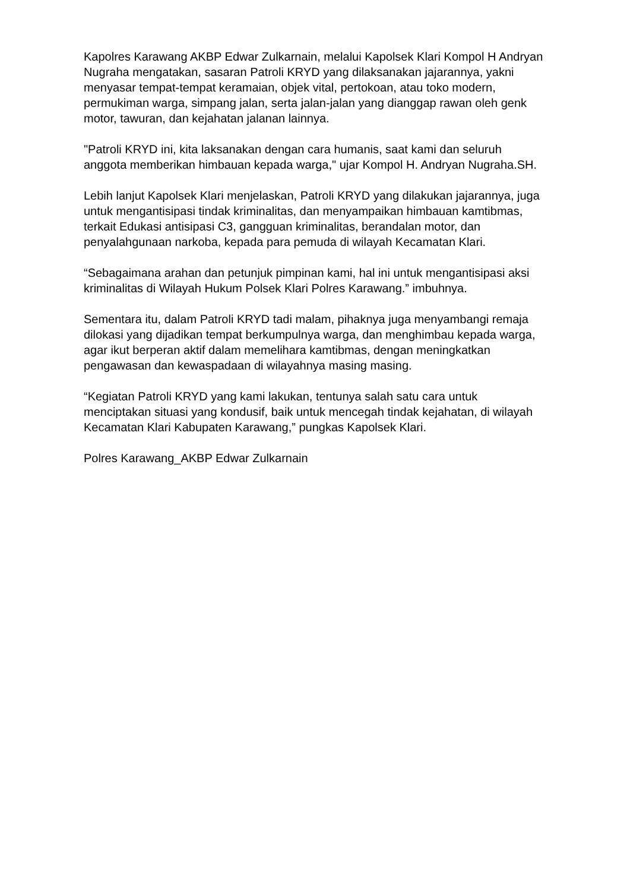Kapolres Karawang AKBP Edwar Zulkarnain, melalui Kapolsek Klari Kompol H Andryan Nugraha mengatakan, sasaran Patroli KRYD yang dilaksanakan jajarannya, yakni menyasar tempat-tempat keramaian, objek vital, pertokoan, atau toko modern, permukiman warga, simpang jalan, serta jalan-jalan yang dianggap rawan oleh genk motor, tawuran, dan kejahatan jalanan lainnya.
"Patroli KRYD ini, kita laksanakan dengan cara humanis, saat kami dan seluruh anggota memberikan himbauan kepada warga," ujar Kompol H. Andryan Nugraha.SH.
Lebih lanjut Kapolsek Klari menjelaskan, Patroli KRYD yang dilakukan jajarannya, juga untuk mengantisipasi tindak kriminalitas, dan menyampaikan himbauan kamtibmas, terkait Edukasi antisipasi C3, gangguan kriminalitas, berandalan motor, dan penyalahgunaan narkoba, kepada para pemuda di wilayah Kecamatan Klari.
“Sebagaimana arahan dan petunjuk pimpinan kami, hal ini untuk mengantisipasi aksi kriminalitas di Wilayah Hukum Polsek Klari Polres Karawang.” imbuhnya.
Sementara itu, dalam Patroli KRYD tadi malam, pihaknya juga menyambangi remaja dilokasi yang dijadikan tempat berkumpulnya warga, dan menghimbau kepada warga, agar ikut berperan aktif dalam memelihara kamtibmas, dengan meningkatkan pengawasan dan kewaspadaan di wilayahnya masing masing.
“Kegiatan Patroli KRYD yang kami lakukan, tentunya salah satu cara untuk menciptakan situasi yang kondusif, baik untuk mencegah tindak kejahatan, di wilayah Kecamatan Klari Kabupaten Karawang,” pungkas Kapolsek Klari.
Polres Karawang_AKBP Edwar Zulkarnain